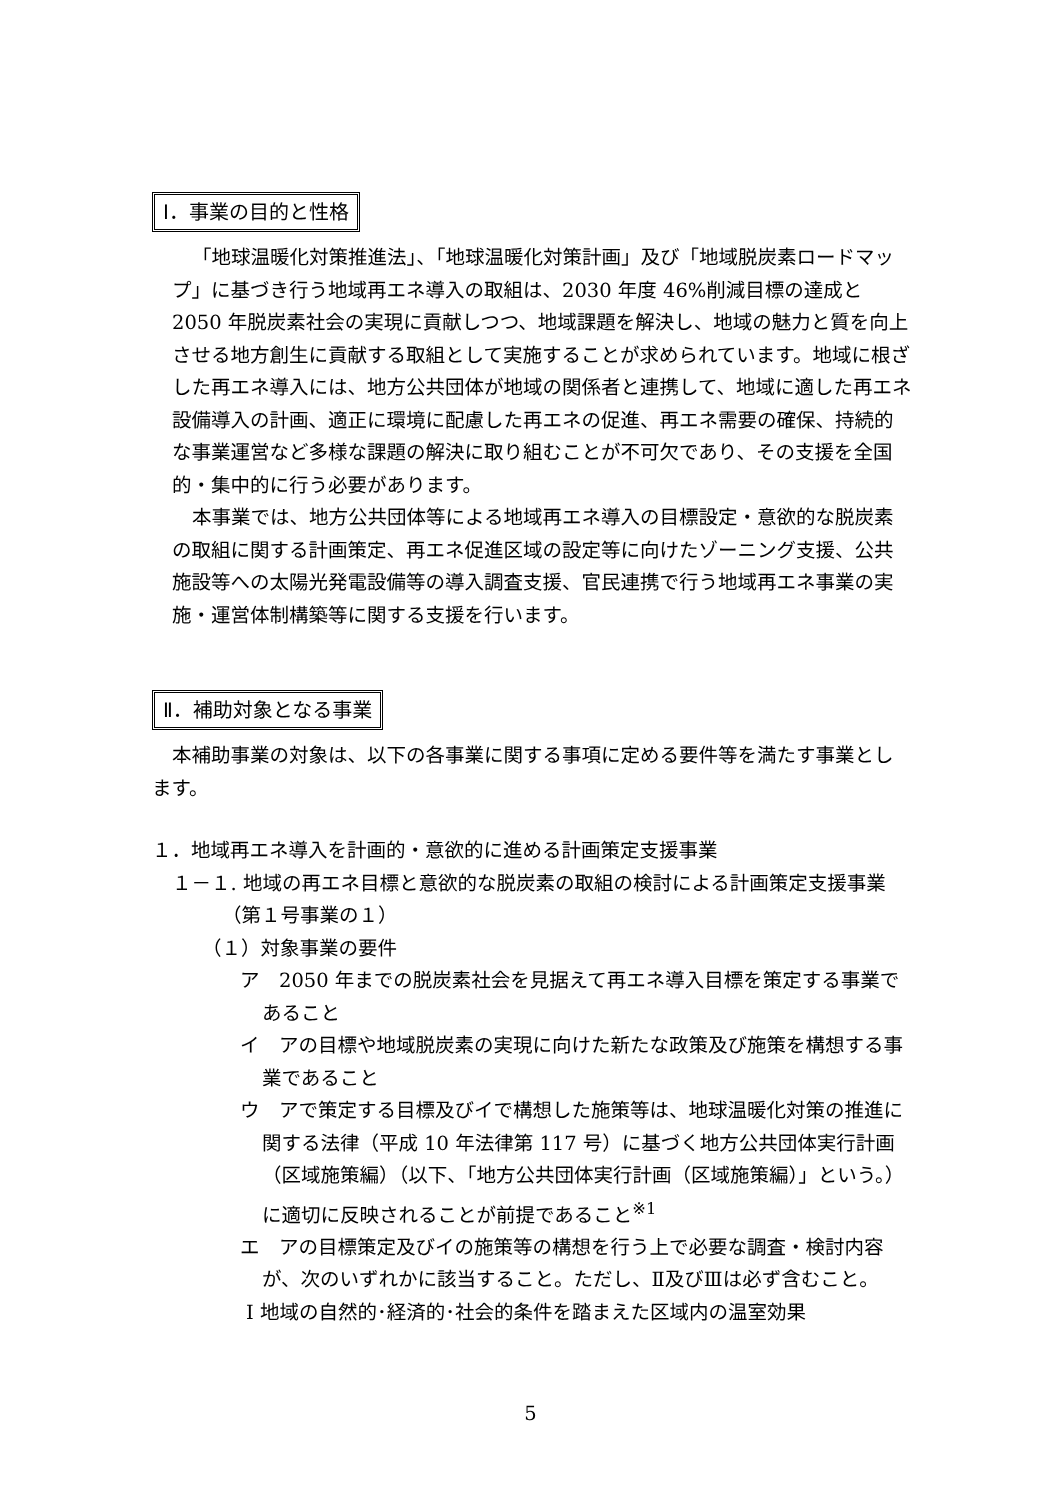Ⅰ．事業の目的と性格
「地球温暖化対策推進法」、「地球温暖化対策計画」及び「地域脱炭素ロードマップ」に基づき行う地域再エネ導入の取組は、2030 年度 46%削減目標の達成と 2050 年脱炭素社会の実現に貢献しつつ、地域課題を解決し、地域の魅力と質を向上させる地方創生に貢献する取組として実施することが求められています。地域に根ざした再エネ導入には、地方公共団体が地域の関係者と連携して、地域に適した再エネ設備導入の計画、適正に環境に配慮した再エネの促進、再エネ需要の確保、持続的な事業運営など多様な課題の解決に取り組むことが不可欠であり、その支援を全国的・集中的に行う必要があります。
本事業では、地方公共団体等による地域再エネ導入の目標設定・意欲的な脱炭素の取組に関する計画策定、再エネ促進区域の設定等に向けたゾーニング支援、公共施設等への太陽光発電設備等の導入調査支援、官民連携で行う地域再エネ事業の実施・運営体制構築等に関する支援を行います。
Ⅱ．補助対象となる事業
本補助事業の対象は、以下の各事業に関する事項に定める要件等を満たす事業とします。
１．地域再エネ導入を計画的・意欲的に進める計画策定支援事業
１－１. 地域の再エネ目標と意欲的な脱炭素の取組の検討による計画策定支援事業（第１号事業の１）
（１）対象事業の要件
ア　2050 年までの脱炭素社会を見据えて再エネ導入目標を策定する事業であること
イ　アの目標や地域脱炭素の実現に向けた新たな政策及び施策を構想する事業であること
ウ　アで策定する目標及びイで構想した施策等は、地球温暖化対策の推進に関する法律（平成 10 年法律第 117 号）に基づく地方公共団体実行計画（区域施策編）（以下、「地方公共団体実行計画（区域施策編）」という。）に適切に反映されることが前提であること<sup>※1</sup>
エ　アの目標策定及びイの施策等の構想を行う上で必要な調査・検討内容が、次のいずれかに該当すること。ただし、Ⅱ及びⅢは必ず含むこと。
Ⅰ 地域の自然的･経済的･社会的条件を踏まえた区域内の温室効果
5